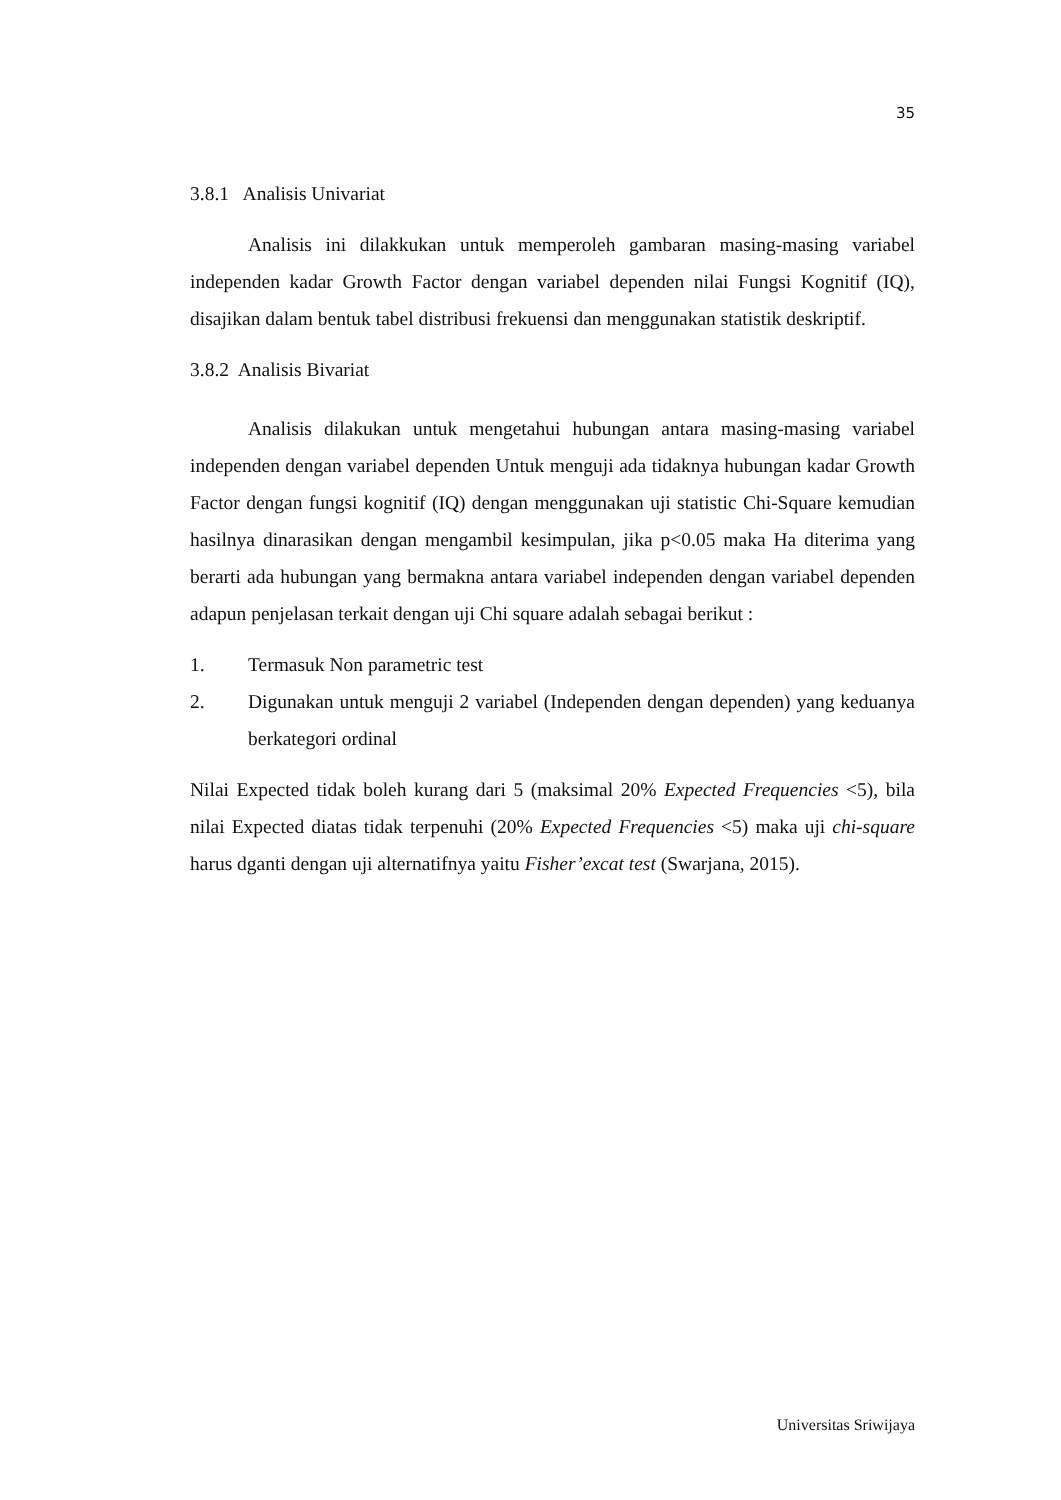35
3.8.1 Analisis Univariat
Analisis ini dilakkukan untuk memperoleh gambaran masing-masing variabel independen kadar Growth Factor dengan variabel dependen nilai Fungsi Kognitif (IQ), disajikan dalam bentuk tabel distribusi frekuensi dan menggunakan statistik deskriptif.
3.8.2 Analisis Bivariat
Analisis dilakukan untuk mengetahui hubungan antara masing-masing variabel independen dengan variabel dependen Untuk menguji ada tidaknya hubungan kadar Growth Factor dengan fungsi kognitif (IQ) dengan menggunakan uji statistic Chi-Square kemudian hasilnya dinarasikan dengan mengambil kesimpulan, jika p<0.05 maka Ha diterima yang berarti ada hubungan yang bermakna antara variabel independen dengan variabel dependen adapun penjelasan terkait dengan uji Chi square adalah sebagai berikut :
1. Termasuk Non parametric test
2. Digunakan untuk menguji 2 variabel (Independen dengan dependen) yang keduanya berkategori ordinal
Nilai Expected tidak boleh kurang dari 5 (maksimal 20% Expected Frequencies <5), bila nilai Expected diatas tidak terpenuhi (20% Expected Frequencies <5) maka uji chi-square harus dganti dengan uji alternatifnya yaitu Fisher’excat test (Swarjana, 2015).
Universitas Sriwijaya